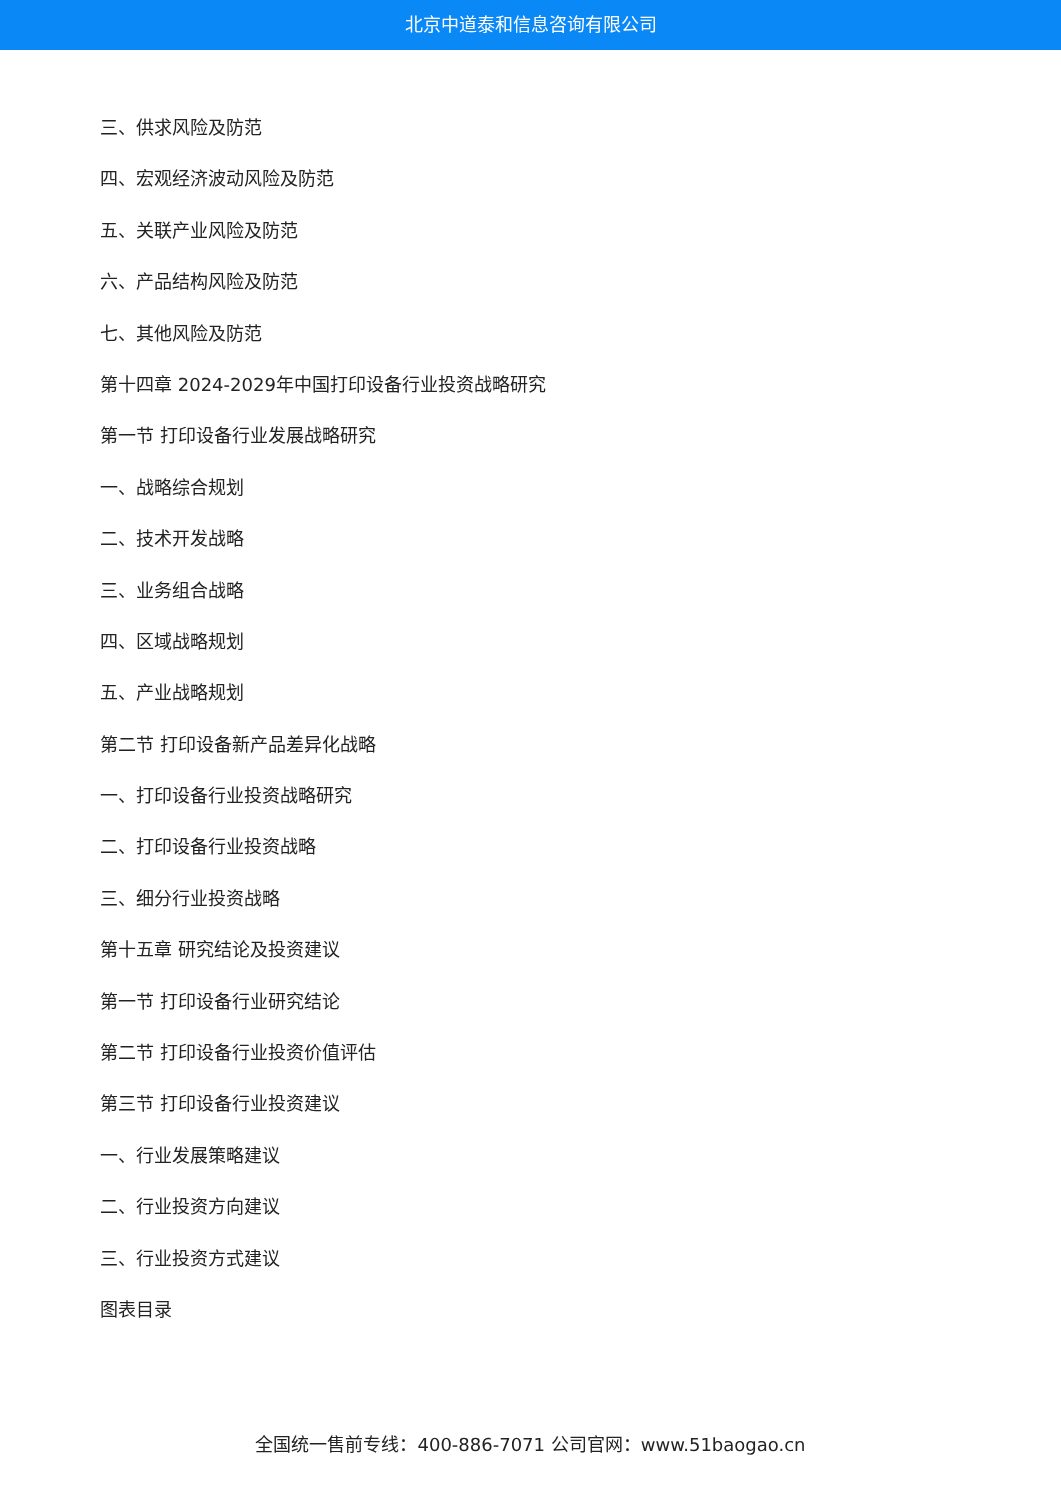北京中道泰和信息咨询有限公司
三、供求风险及防范
四、宏观经济波动风险及防范
五、关联产业风险及防范
六、产品结构风险及防范
七、其他风险及防范
第十四章 2024-2029年中国打印设备行业投资战略研究
第一节 打印设备行业发展战略研究
一、战略综合规划
二、技术开发战略
三、业务组合战略
四、区域战略规划
五、产业战略规划
第二节 打印设备新产品差异化战略
一、打印设备行业投资战略研究
二、打印设备行业投资战略
三、细分行业投资战略
第十五章 研究结论及投资建议
第一节 打印设备行业研究结论
第二节 打印设备行业投资价值评估
第三节 打印设备行业投资建议
一、行业发展策略建议
二、行业投资方向建议
三、行业投资方式建议
图表目录
全国统一售前专线：400-886-7071 公司官网：www.51baogao.cn